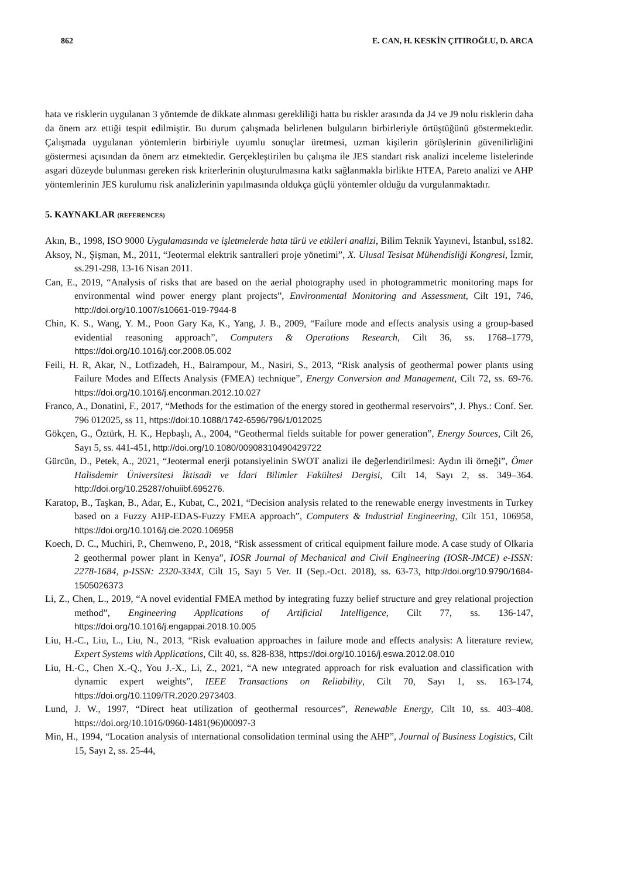862 E. CAN, H. KESKİN ÇITIROĞLU, D. ARCA
hata ve risklerin uygulanan 3 yöntemde de dikkate alınması gerekliliği hatta bu riskler arasında da J4 ve J9 nolu risklerin daha da önem arz ettiği tespit edilmiştir. Bu durum çalışmada belirlenen bulguların birbirleriyle örtüştüğünü göstermektedir. Çalışmada uygulanan yöntemlerin birbiriyle uyumlu sonuçlar üretmesi, uzman kişilerin görüşlerinin güvenilirliğini göstermesi açısından da önem arz etmektedir. Gerçekleştirilen bu çalışma ile JES standart risk analizi inceleme listelerinde asgari düzeyde bulunması gereken risk kriterlerinin oluşturulmasına katkı sağlanmakla birlikte HTEA, Pareto analizi ve AHP yöntemlerinin JES kurulumu risk analizlerinin yapılmasında oldukça güçlü yöntemler olduğu da vurgulanmaktadır.
5. KAYNAKLAR (REFERENCES)
Akın, B., 1998, ISO 9000 Uygulamasında ve işletmelerde hata türü ve etkileri analizi, Bilim Teknik Yayınevi, İstanbul, ss182.
Aksoy, N., Şişman, M., 2011, “Jeotermal elektrik santralleri proje yönetimi”, X. Ulusal Tesisat Mühendisliği Kongresi, İzmir, ss.291-298, 13-16 Nisan 2011.
Can, E., 2019, “Analysis of risks that are based on the aerial photography used in photogrammetric monitoring maps for environmental wind power energy plant projects”, Environmental Monitoring and Assessment, Cilt 191, 746, http://doi.org/10.1007/s10661-019-7944-8
Chin, K. S., Wang, Y. M., Poon Gary Ka, K., Yang, J. B., 2009, “Failure mode and effects analysis using a group-based evidential reasoning approach”, Computers & Operations Research, Cilt 36, ss. 1768–1779, https://doi.org/10.1016/j.cor.2008.05.002
Feili, H. R, Akar, N., Lotfizadeh, H., Bairampour, M., Nasiri, S., 2013, “Risk analysis of geothermal power plants using Failure Modes and Effects Analysis (FMEA) technique”, Energy Conversion and Management, Cilt 72, ss. 69-76. https://doi.org/10.1016/j.enconman.2012.10.027
Franco, A., Donatini, F., 2017, “Methods for the estimation of the energy stored in geothermal reservoirs”, J. Phys.: Conf. Ser. 796 012025, ss 11, https://doi:10.1088/1742-6596/796/1/012025
Gökçen, G., Öztürk, H. K., Hepbaşlı, A., 2004, “Geothermal fields suitable for power generation”, Energy Sources, Cilt 26, Sayı 5, ss. 441-451, http://doi.org/10.1080/00908310490429722
Gürcün, D., Petek, A., 2021, “Jeotermal enerji potansiyelinin SWOT analizi ile değerlendirilmesi: Aydın ili örneği”, Ömer Halisdemir Üniversitesi İktisadi ve İdari Bilimler Fakültesi Dergisi, Cilt 14, Sayı 2, ss. 349–364. http://doi.org/10.25287/ohuiibf.695276.
Karatop, B., Taşkan, B., Adar, E., Kubat, C., 2021, “Decision analysis related to the renewable energy investments in Turkey based on a Fuzzy AHP-EDAS-Fuzzy FMEA approach”, Computers & Industrial Engineering, Cilt 151, 106958, https://doi.org/10.1016/j.cie.2020.106958
Koech, D. C., Muchiri, P., Chemweno, P., 2018, “Risk assessment of critical equipment failure mode. A case study of Olkaria 2 geothermal power plant in Kenya”, IOSR Journal of Mechanical and Civil Engineering (IOSR-JMCE) e-ISSN: 2278-1684, p-ISSN: 2320-334X, Cilt 15, Sayı 5 Ver. II (Sep.-Oct. 2018), ss. 63-73, http://doi.org/10.9790/1684-1505026373
Li, Z., Chen, L., 2019, “A novel evidential FMEA method by integrating fuzzy belief structure and grey relational projection method”, Engineering Applications of Artificial Intelligence, Cilt 77, ss. 136-147, https://doi.org/10.1016/j.engappai.2018.10.005
Liu, H.-C., Liu, L., Liu, N., 2013, “Risk evaluation approaches in failure mode and effects analysis: A literature review, Expert Systems with Applications, Cilt 40, ss. 828-838, https://doi.org/10.1016/j.eswa.2012.08.010
Liu, H.-C., Chen X.-Q., You J.-X., Li, Z., 2021, “A new ıntegrated approach for risk evaluation and classification with dynamic expert weights”, IEEE Transactions on Reliability, Cilt 70, Sayı 1, ss. 163-174, https://doi.org/10.1109/TR.2020.2973403.
Lund, J. W., 1997, “Direct heat utilization of geothermal resources”, Renewable Energy, Cilt 10, ss. 403–408. https://doi.org/10.1016/0960-1481(96)00097-3
Min, H., 1994, “Location analysis of ınternational consolidation terminal using the AHP”, Journal of Business Logistics, Cilt 15, Sayı 2, ss. 25-44,